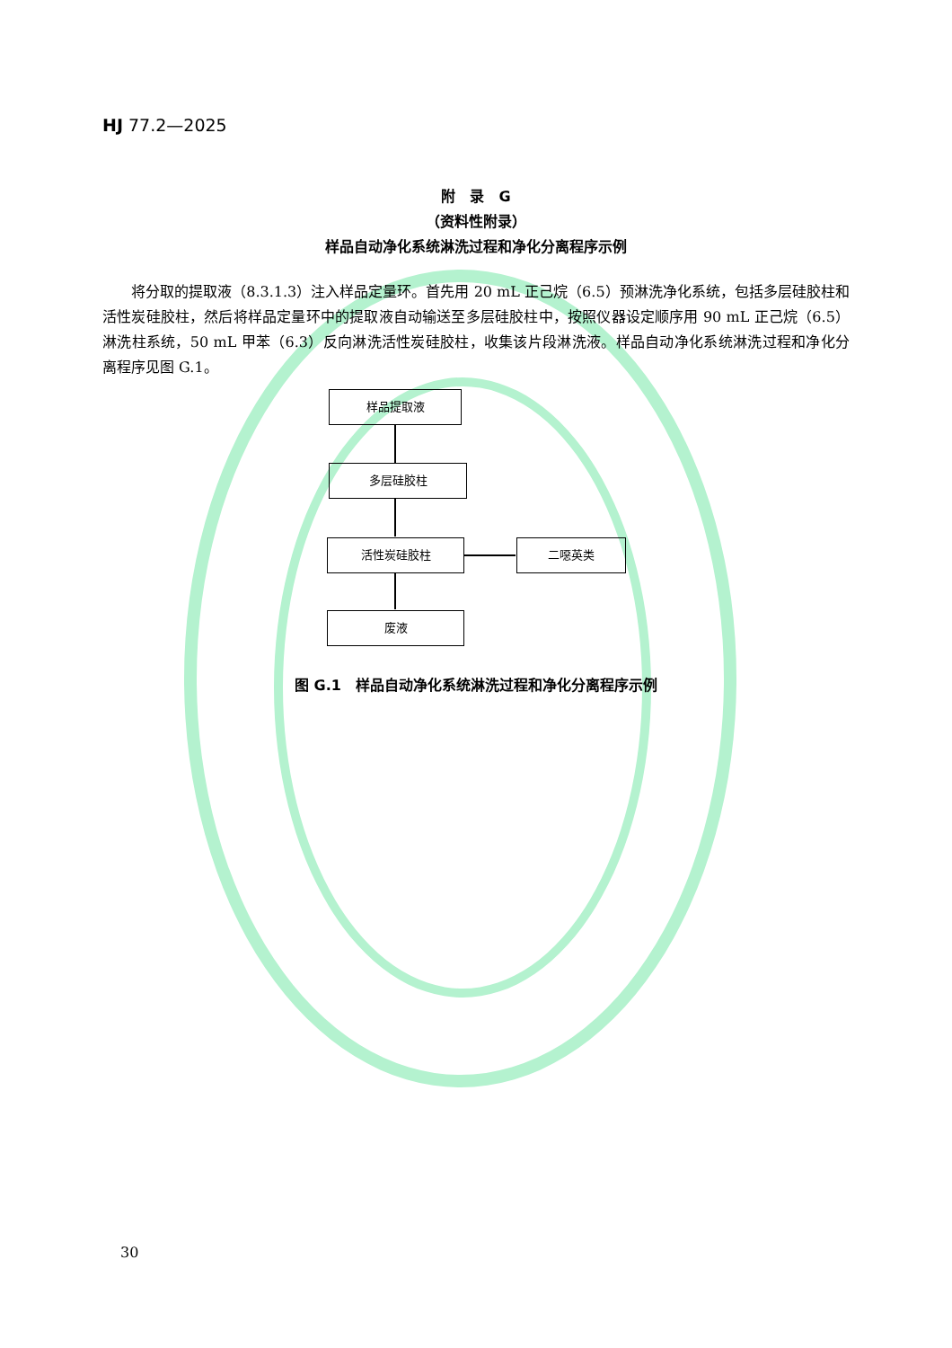HJ 77.2—2025
附　录　G
（资料性附录）
样品自动净化系统淋洗过程和净化分离程序示例
将分取的提取液（8.3.1.3）注入样品定量环。首先用 20 mL 正己烷（6.5）预淋洗净化系统，包括多层硅胶柱和活性炭硅胶柱，然后将样品定量环中的提取液自动输送至多层硅胶柱中，按照仪器设定顺序用 90 mL 正己烷（6.5）淋洗柱系统，50 mL 甲苯（6.3）反向淋洗活性炭硅胶柱，收集该片段淋洗液。样品自动净化系统淋洗过程和净化分离程序见图 G.1。
样品提取液
多层硅胶柱
活性炭硅胶柱 二噁英类
废液
图 G.1　样品自动净化系统淋洗过程和净化分离程序示例
30